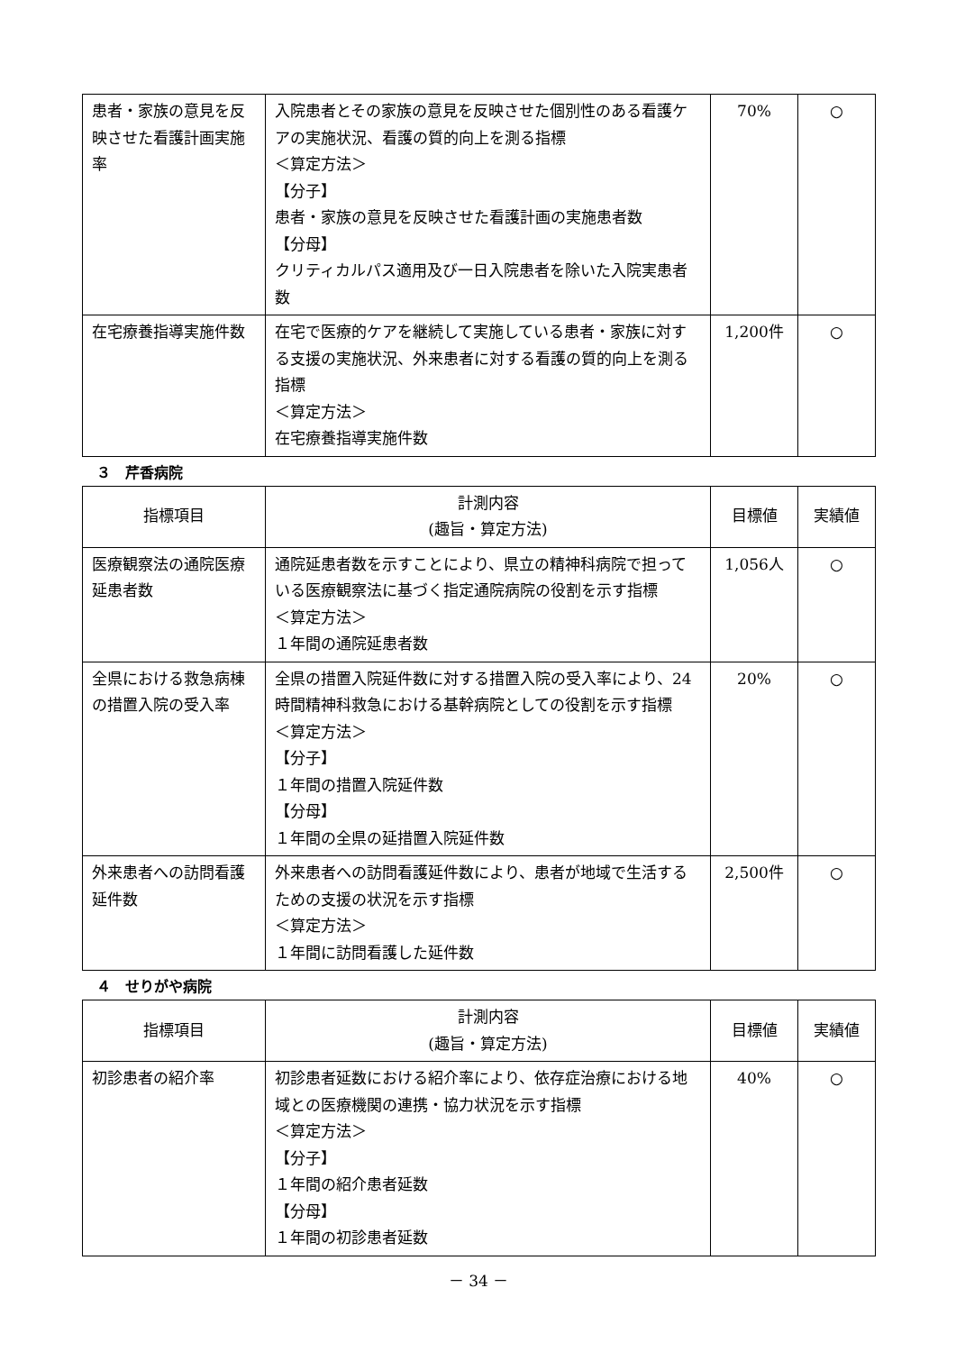| 患者・家族の意見を反映させた看護計画実施率 | 入院患者とその家族の意見を反映させた個別性のある看護ケアの実施状況、看護の質的向上を測る指標 ＜算定方法＞ 【分子】 患者・家族の意見を反映させた看護計画の実施患者数 【分母】 クリティカルパス適用及び一日入院患者を除いた入院実患者数 | 70% | ○ |
| 在宅療養指導実施件数 | 在宅で医療的ケアを継続して実施している患者・家族に対する支援の実施状況、外来患者に対する看護の質的向上を測る指標 ＜算定方法＞ 在宅療養指導実施件数 | 1,200件 | ○ |
３　芹香病院
| 指標項目 | 計測内容 (趣旨・算定方法) | 目標値 | 実績値 |
| --- | --- | --- | --- |
| 医療観察法の通院医療延患者数 | 通院延患者数を示すことにより、県立の精神科病院で担っている医療観察法に基づく指定通院病院の役割を示す指標 ＜算定方法＞ １年間の通院延患者数 | 1,056人 | ○ |
| 全県における救急病棟の措置入院の受入率 | 全県の措置入院延件数に対する措置入院の受入率により、24時間精神科救急における基幹病院としての役割を示す指標 ＜算定方法＞ 【分子】 １年間の措置入院延件数 【分母】 １年間の全県の延措置入院延件数 | 20% | ○ |
| 外来患者への訪問看護延件数 | 外来患者への訪問看護延件数により、患者が地域で生活するための支援の状況を示す指標 ＜算定方法＞ １年間に訪問看護した延件数 | 2,500件 | ○ |
４　せりがや病院
| 指標項目 | 計測内容 (趣旨・算定方法) | 目標値 | 実績値 |
| --- | --- | --- | --- |
| 初診患者の紹介率 | 初診患者延数における紹介率により、依存症治療における地域との医療機関の連携・協力状況を示す指標 ＜算定方法＞ 【分子】 １年間の紹介患者延数 【分母】 １年間の初診患者延数 | 40% | ○ |
－ 34 －